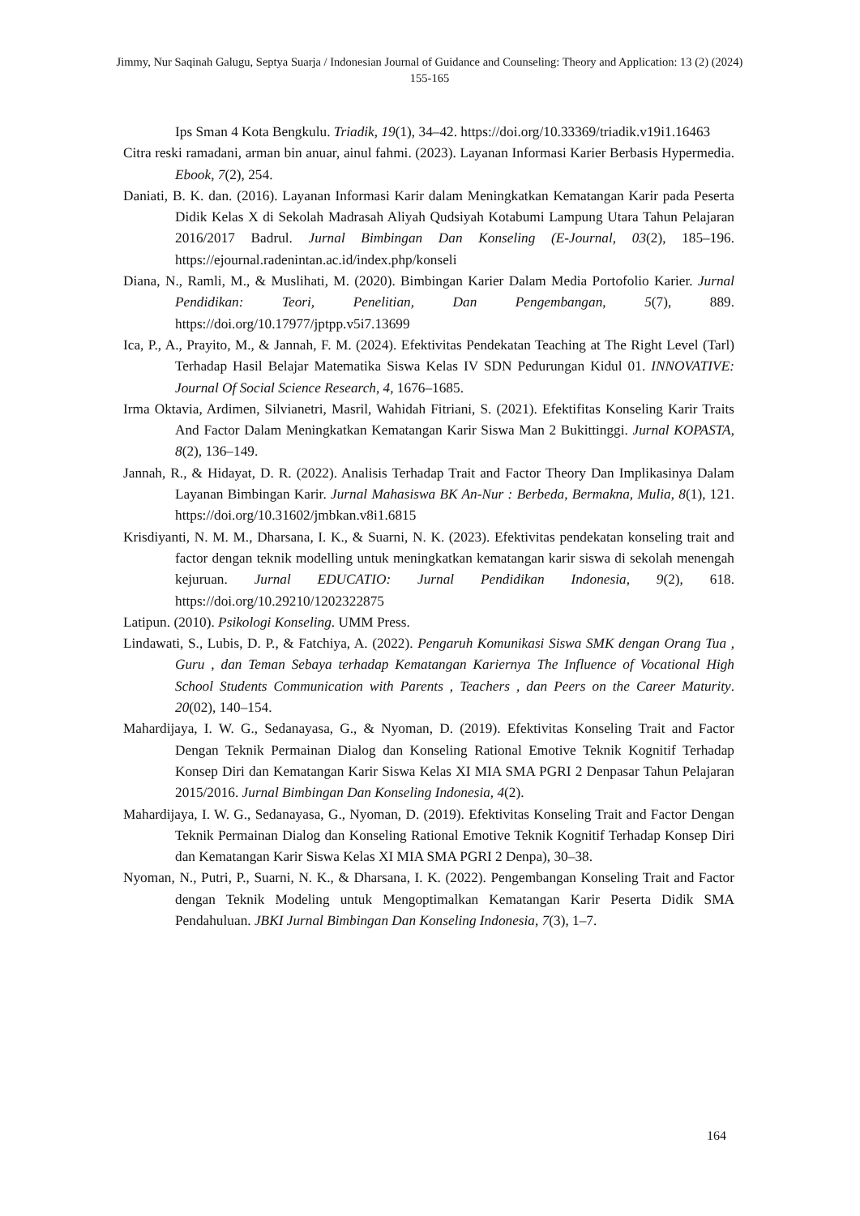Jimmy, Nur Saqinah Galugu, Septya Suarja / Indonesian Journal of Guidance and Counseling: Theory and Application: 13 (2) (2024) 155-165
Ips Sman 4 Kota Bengkulu. Triadik, 19(1), 34–42. https://doi.org/10.33369/triadik.v19i1.16463
Citra reski ramadani, arman bin anuar, ainul fahmi. (2023). Layanan Informasi Karier Berbasis Hypermedia. Ebook, 7(2), 254.
Daniati, B. K. dan. (2016). Layanan Informasi Karir dalam Meningkatkan Kematangan Karir pada Peserta Didik Kelas X di Sekolah Madrasah Aliyah Qudsiyah Kotabumi Lampung Utara Tahun Pelajaran 2016/2017 Badrul. Jurnal Bimbingan Dan Konseling (E-Journal, 03(2), 185–196. https://ejournal.radenintan.ac.id/index.php/konseli
Diana, N., Ramli, M., & Muslihati, M. (2020). Bimbingan Karier Dalam Media Portofolio Karier. Jurnal Pendidikan: Teori, Penelitian, Dan Pengembangan, 5(7), 889. https://doi.org/10.17977/jptpp.v5i7.13699
Ica, P., A., Prayito, M., & Jannah, F. M. (2024). Efektivitas Pendekatan Teaching at The Right Level (Tarl) Terhadap Hasil Belajar Matematika Siswa Kelas IV SDN Pedurungan Kidul 01. INNOVATIVE: Journal Of Social Science Research, 4, 1676–1685.
Irma Oktavia, Ardimen, Silvianetri, Masril, Wahidah Fitriani, S. (2021). Efektifitas Konseling Karir Traits And Factor Dalam Meningkatkan Kematangan Karir Siswa Man 2 Bukittinggi. Jurnal KOPASTA, 8(2), 136–149.
Jannah, R., & Hidayat, D. R. (2022). Analisis Terhadap Trait and Factor Theory Dan Implikasinya Dalam Layanan Bimbingan Karir. Jurnal Mahasiswa BK An-Nur : Berbeda, Bermakna, Mulia, 8(1), 121. https://doi.org/10.31602/jmbkan.v8i1.6815
Krisdiyanti, N. M. M., Dharsana, I. K., & Suarni, N. K. (2023). Efektivitas pendekatan konseling trait and factor dengan teknik modelling untuk meningkatkan kematangan karir siswa di sekolah menengah kejuruan. Jurnal EDUCATIO: Jurnal Pendidikan Indonesia, 9(2), 618. https://doi.org/10.29210/1202322875
Latipun. (2010). Psikologi Konseling. UMM Press.
Lindawati, S., Lubis, D. P., & Fatchiya, A. (2022). Pengaruh Komunikasi Siswa SMK dengan Orang Tua , Guru , dan Teman Sebaya terhadap Kematangan Kariernya The Influence of Vocational High School Students Communication with Parents , Teachers , dan Peers on the Career Maturity. 20(02), 140–154.
Mahardijaya, I. W. G., Sedanayasa, G., & Nyoman, D. (2019). Efektivitas Konseling Trait and Factor Dengan Teknik Permainan Dialog dan Konseling Rational Emotive Teknik Kognitif Terhadap Konsep Diri dan Kematangan Karir Siswa Kelas XI MIA SMA PGRI 2 Denpasar Tahun Pelajaran 2015/2016. Jurnal Bimbingan Dan Konseling Indonesia, 4(2).
Mahardijaya, I. W. G., Sedanayasa, G., Nyoman, D. (2019). Efektivitas Konseling Trait and Factor Dengan Teknik Permainan Dialog dan Konseling Rational Emotive Teknik Kognitif Terhadap Konsep Diri dan Kematangan Karir Siswa Kelas XI MIA SMA PGRI 2 Denpa), 30–38.
Nyoman, N., Putri, P., Suarni, N. K., & Dharsana, I. K. (2022). Pengembangan Konseling Trait and Factor dengan Teknik Modeling untuk Mengoptimalkan Kematangan Karir Peserta Didik SMA Pendahuluan. JBKI Jurnal Bimbingan Dan Konseling Indonesia, 7(3), 1–7.
164